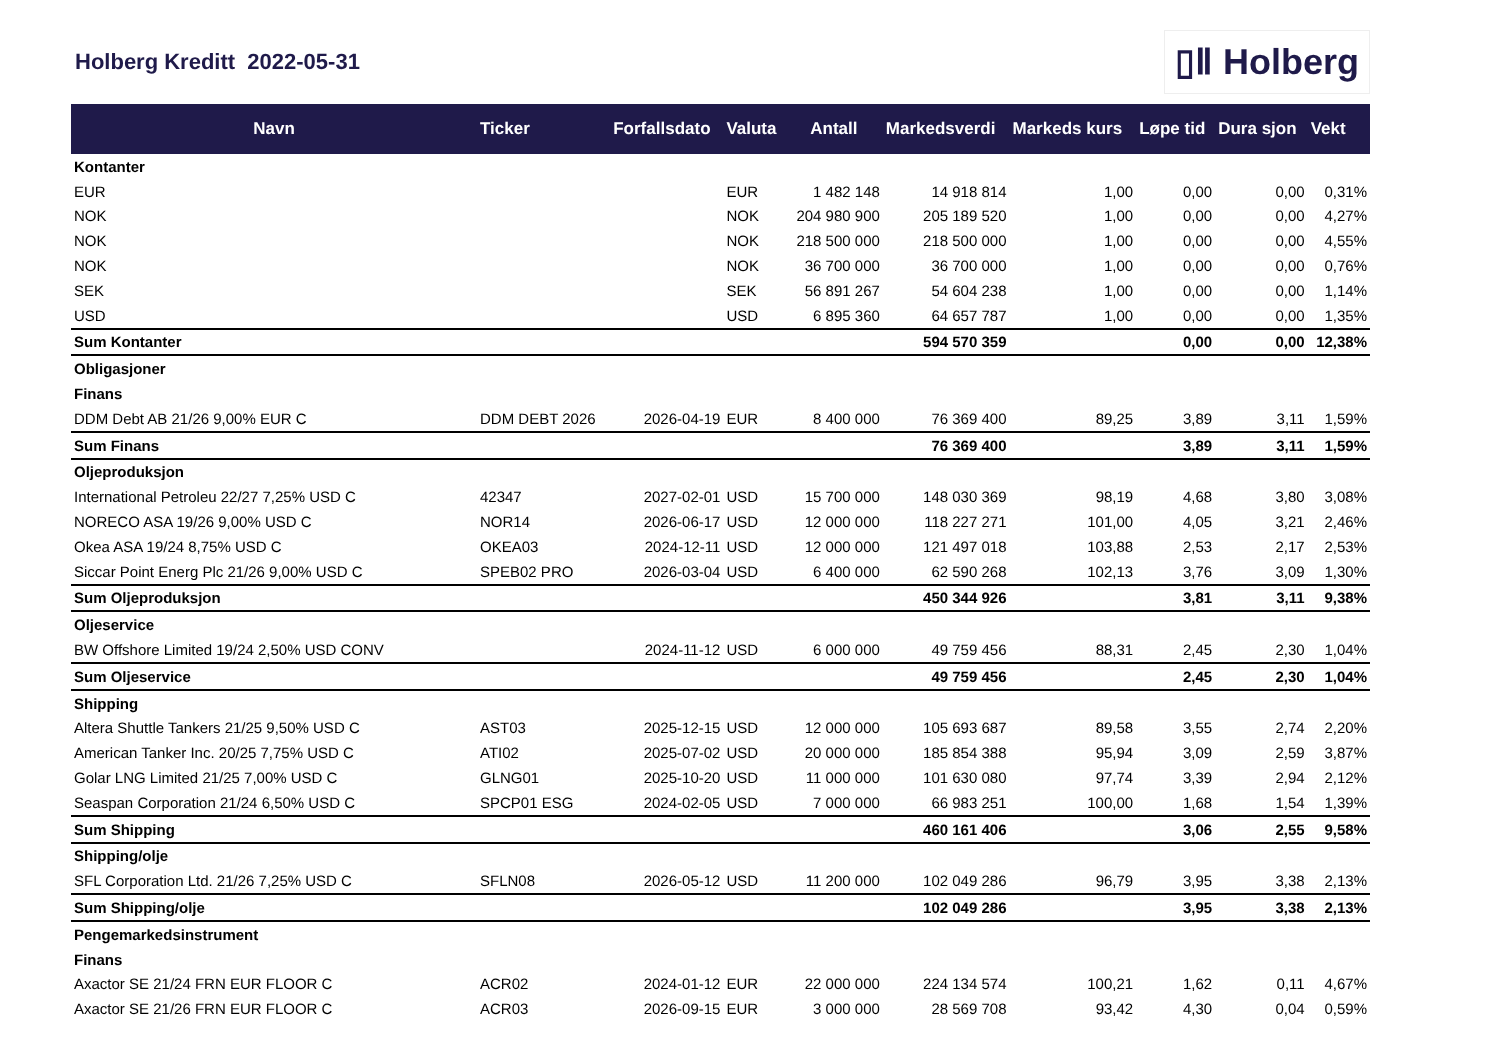Holberg Kreditt 2022-05-31
▯Ⅱ Holberg
| Navn | Ticker | Forfallsdato | Valuta | Antall | Markedsverdi | Markeds kurs | Løpe tid | Dura sjon | Vekt |
| --- | --- | --- | --- | --- | --- | --- | --- | --- | --- |
| Kontanter | | | | | | | | | |
| EUR | | | EUR | 1 482 148 | 14 918 814 | 1,00 | 0,00 | 0,00 | 0,31% |
| NOK | | | NOK | 204 980 900 | 205 189 520 | 1,00 | 0,00 | 0,00 | 4,27% |
| NOK | | | NOK | 218 500 000 | 218 500 000 | 1,00 | 0,00 | 0,00 | 4,55% |
| NOK | | | NOK | 36 700 000 | 36 700 000 | 1,00 | 0,00 | 0,00 | 0,76% |
| SEK | | | SEK | 56 891 267 | 54 604 238 | 1,00 | 0,00 | 0,00 | 1,14% |
| USD | | | USD | 6 895 360 | 64 657 787 | 1,00 | 0,00 | 0,00 | 1,35% |
| Sum Kontanter | | | | | 594 570 359 | | 0,00 | 0,00 | 12,38% |
| Obligasjoner | | | | | | | | | |
| Finans | | | | | | | | | |
| DDM Debt AB 21/26 9,00% EUR C | DDM DEBT 2026 | 2026-04-19 | EUR | 8 400 000 | 76 369 400 | 89,25 | 3,89 | 3,11 | 1,59% |
| Sum Finans | | | | | 76 369 400 | | 3,89 | 3,11 | 1,59% |
| Oljeproduksjon | | | | | | | | | |
| International Petroleu 22/27 7,25% USD C | 42347 | 2027-02-01 | USD | 15 700 000 | 148 030 369 | 98,19 | 4,68 | 3,80 | 3,08% |
| NORECO ASA 19/26 9,00% USD C | NOR14 | 2026-06-17 | USD | 12 000 000 | 118 227 271 | 101,00 | 4,05 | 3,21 | 2,46% |
| Okea ASA 19/24 8,75% USD C | OKEA03 | 2024-12-11 | USD | 12 000 000 | 121 497 018 | 103,88 | 2,53 | 2,17 | 2,53% |
| Siccar Point Energ Plc 21/26 9,00% USD C | SPEB02 PRO | 2026-03-04 | USD | 6 400 000 | 62 590 268 | 102,13 | 3,76 | 3,09 | 1,30% |
| Sum Oljeproduksjon | | | | | 450 344 926 | | 3,81 | 3,11 | 9,38% |
| Oljeservice | | | | | | | | | |
| BW Offshore Limited 19/24 2,50% USD CONV | | 2024-11-12 | USD | 6 000 000 | 49 759 456 | 88,31 | 2,45 | 2,30 | 1,04% |
| Sum Oljeservice | | | | | 49 759 456 | | 2,45 | 2,30 | 1,04% |
| Shipping | | | | | | | | | |
| Altera Shuttle Tankers 21/25 9,50% USD C | AST03 | 2025-12-15 | USD | 12 000 000 | 105 693 687 | 89,58 | 3,55 | 2,74 | 2,20% |
| American Tanker Inc. 20/25 7,75% USD C | ATI02 | 2025-07-02 | USD | 20 000 000 | 185 854 388 | 95,94 | 3,09 | 2,59 | 3,87% |
| Golar LNG Limited 21/25 7,00% USD C | GLNG01 | 2025-10-20 | USD | 11 000 000 | 101 630 080 | 97,74 | 3,39 | 2,94 | 2,12% |
| Seaspan Corporation 21/24 6,50% USD C | SPCP01 ESG | 2024-02-05 | USD | 7 000 000 | 66 983 251 | 100,00 | 1,68 | 1,54 | 1,39% |
| Sum Shipping | | | | | 460 161 406 | | 3,06 | 2,55 | 9,58% |
| Shipping/olje | | | | | | | | | |
| SFL Corporation Ltd. 21/26 7,25% USD C | SFLN08 | 2026-05-12 | USD | 11 200 000 | 102 049 286 | 96,79 | 3,95 | 3,38 | 2,13% |
| Sum Shipping/olje | | | | | 102 049 286 | | 3,95 | 3,38 | 2,13% |
| Pengemarkedsinstrument | | | | | | | | | |
| Finans | | | | | | | | | |
| Axactor SE 21/24 FRN EUR FLOOR C | ACR02 | 2024-01-12 | EUR | 22 000 000 | 224 134 574 | 100,21 | 1,62 | 0,11 | 4,67% |
| Axactor SE 21/26 FRN EUR FLOOR C | ACR03 | 2026-09-15 | EUR | 3 000 000 | 28 569 708 | 93,42 | 4,30 | 0,04 | 0,59% |